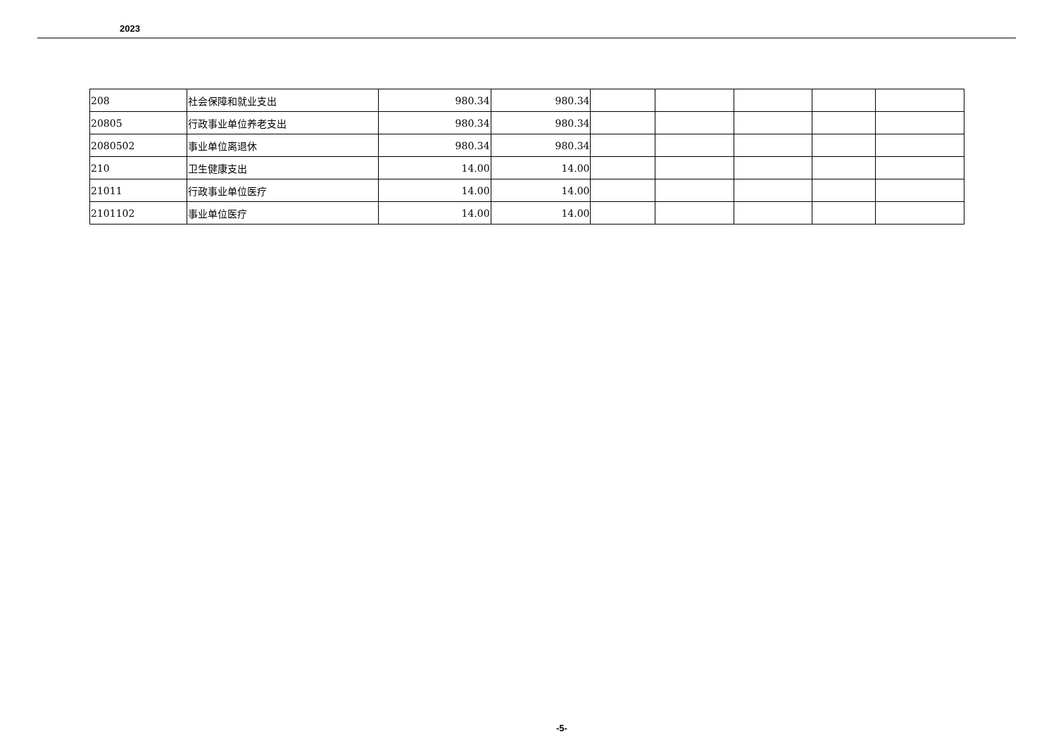2023
| 208 | 社会保障和就业支出 | 980.34 | 980.34 | | | | | |
| 20805 | 行政事业单位养老支出 | 980.34 | 980.34 | | | | | |
| 2080502 | 事业单位离退休 | 980.34 | 980.34 | | | | | |
| 210 | 卫生健康支出 | 14.00 | 14.00 | | | | | |
| 21011 | 行政事业单位医疗 | 14.00 | 14.00 | | | | | |
| 2101102 | 事业单位医疗 | 14.00 | 14.00 | | | | | |
-5-